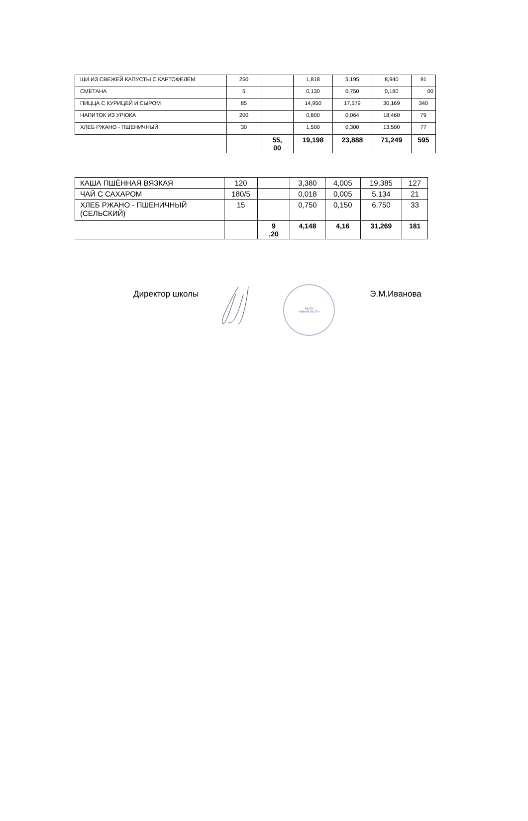| ЩИ ИЗ СВЕЖЕЙ КАПУСТЫ С КАРТОФЕЛЕМ | 250 | | 1,818 | 5,195 | 8,940 | 91 |
| СМЕТАНА | 5 | | 0,130 | 0,750 | 0,180 | 00 |
| ПИЦЦА С КУРИЦЕЙ И СЫРОМ | 85 | | 14,950 | 17,579 | 30,169 | 340 |
| НАПИТОК ИЗ УРЮКА | 200 | | 0,800 | 0,064 | 18,460 | 79 |
| ХЛЕБ РЖАНО - ПШЕНИЧНЫЙ | 30 | | 1,500 | 0,300 | 13,500 | 77 |
| | | 55, 00 | 19,198 | 23,888 | 71,249 | 595 |
| КАША ПШЁННАЯ ВЯЗКАЯ | 120 | | 3,380 | 4,005 | 19,385 | 127 |
| ЧАЙ С САХАРОМ | 180/5 | | 0,018 | 0,005 | 5,134 | 21 |
| ХЛЕБ РЖАНО - ПШЕНИЧНЫЙ (СЕЛЬСКИЙ) | 15 | | 0,750 | 0,150 | 6,750 | 33 |
| | | 9 ,20 | 4,148 | 4,16 | 31,269 | 181 |
Директор школы
МБОУ
«Школа №137»
Э.М.Иванова